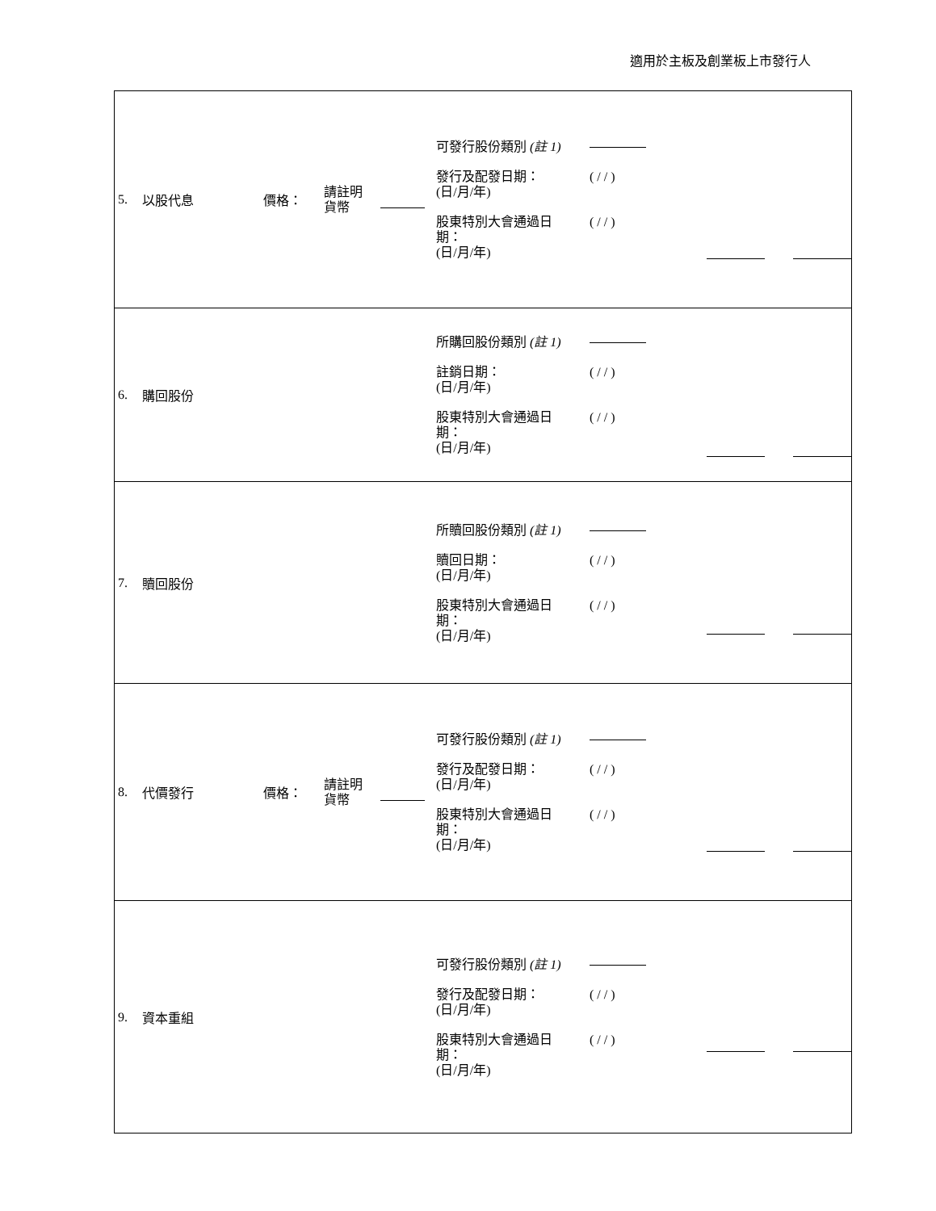適用於主板及創業板上市發行人
| 5. 以股代息 價格： 請註明 貨幣 可發行股份類別 (註 1) 發行及配發日期： (日/月/年) ( / / ) 股東特別大會通過日 期： (日/月/年) ( / / ) |
| 6. 購回股份 所購回股份類別 (註 1) 註銷日期： (日/月/年) ( / / ) 股東特別大會通過日 期： (日/月/年) ( / / ) |
| 7. 贖回股份 所贖回股份類別 (註 1) 贖回日期： (日/月/年) ( / / ) 股東特別大會通過日 期： (日/月/年) ( / / ) |
| 8. 代價發行 價格： 請註明 貨幣 可發行股份類別 (註 1) 發行及配發日期： (日/月/年) ( / / ) 股東特別大會通過日 期： (日/月/年) ( / / ) |
| 9. 資本重組 可發行股份類別 (註 1) 發行及配發日期： (日/月/年) ( / / ) 股東特別大會通過日 期： (日/月/年) ( / / ) |